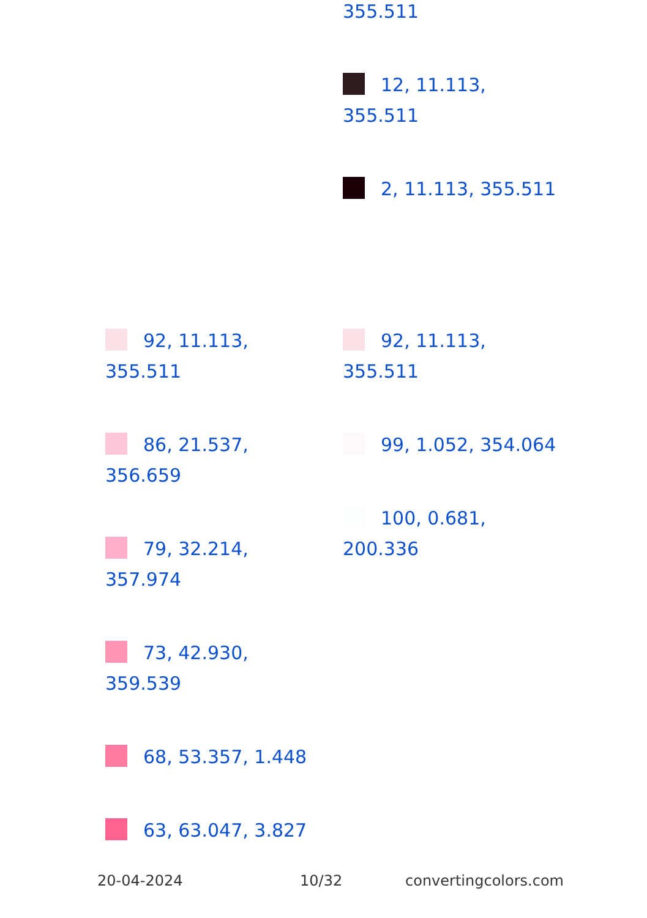355.511
12, 11.113, 355.511
2, 11.113, 355.511
92, 11.113, 355.511
86, 21.537, 356.659
79, 32.214, 357.974
73, 42.930, 359.539
68, 53.357, 1.448
63, 63.047, 3.827
92, 11.113, 355.511
99, 1.052, 354.064
100, 0.681, 200.336
20-04-2024 10/32 convertingcolors.com